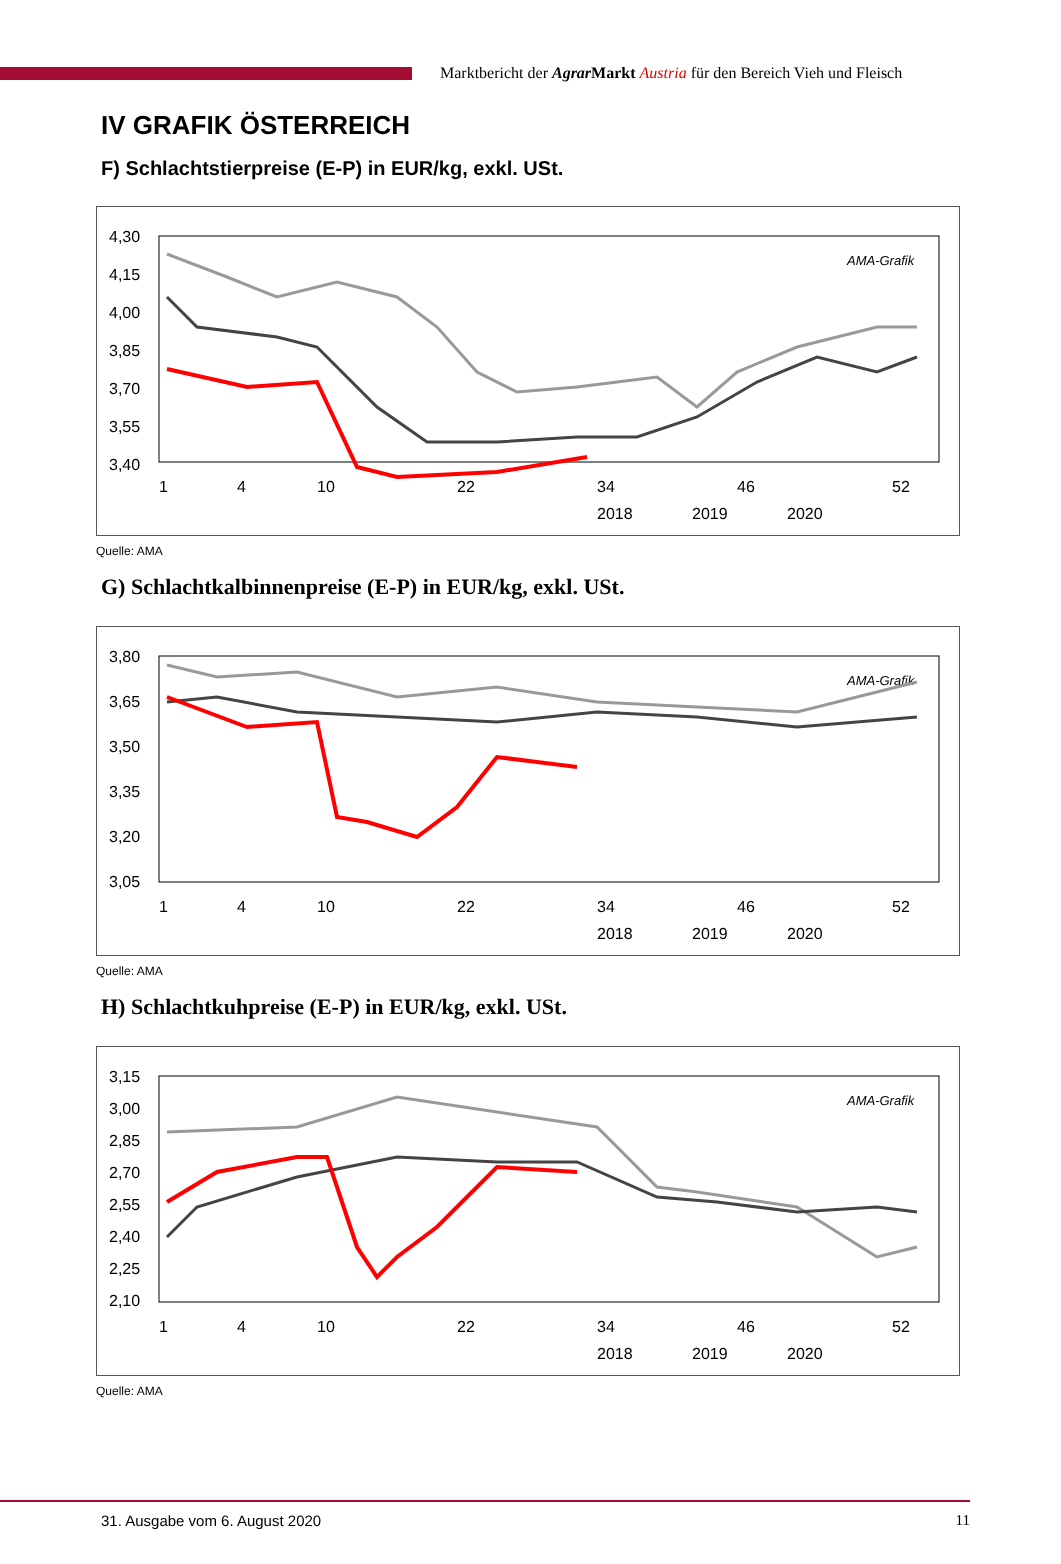Marktbericht der Agrar Markt Austria für den Bereich Vieh und Fleisch
IV GRAFIK ÖSTERREICH
F) Schlachtstierpreise (E-P) in EUR/kg, exkl. USt.
4,30
4,15
4,00
3,85
3,70
3,55
3,40
AMA-Grafik
1
4
10
22
34
46
52
2018
2019
2020
Quelle: AMA
G) Schlachtkalbinnenpreise (E-P) in EUR/kg, exkl. USt.
3,80
3,65
3,50
3,35
3,20
3,05
AMA-Grafik
1
4
10
22
34
46
52
2018
2019
2020
Quelle: AMA
H) Schlachtkuhpreise (E-P) in EUR/kg, exkl. USt.
3,15
3,00
2,85
2,70
2,55
2,40
2,25
2,10
AMA-Grafik
1
4
10
22
34
46
52
2018
2019
2020
Quelle: AMA
31. Ausgabe vom 6. August 2020 11